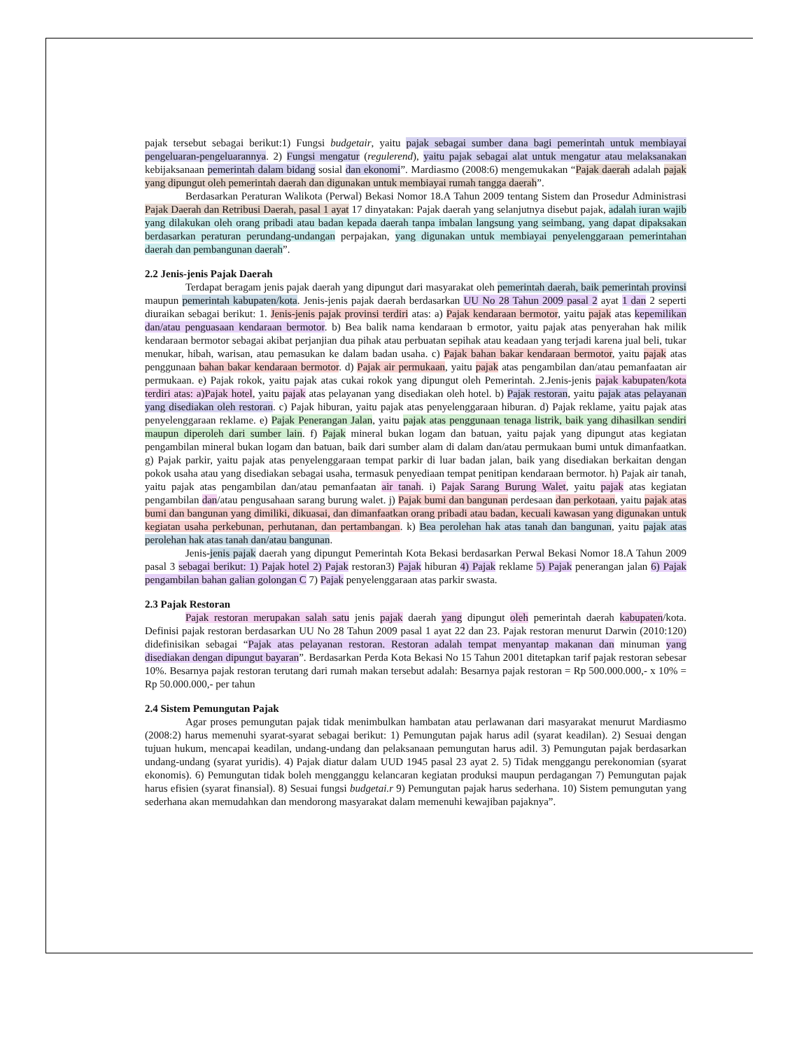pajak tersebut sebagai berikut:1) Fungsi budgetair, yaitu pajak sebagai sumber dana bagi pemerintah untuk membiayai pengeluaran-pengeluarannya. 2) Fungsi mengatur (regulerend), yaitu pajak sebagai alat untuk mengatur atau melaksanakan kebijaksanaan pemerintah dalam bidang sosial dan ekonomi”. Mardiasmo (2008:6) mengemukakan “Pajak daerah adalah pajak yang dipungut oleh pemerintah daerah dan digunakan untuk membiayai rumah tangga daerah”.
Berdasarkan Peraturan Walikota (Perwal) Bekasi Nomor 18.A Tahun 2009 tentang Sistem dan Prosedur Administrasi Pajak Daerah dan Retribusi Daerah, pasal 1 ayat 17 dinyatakan: Pajak daerah yang selanjutnya disebut pajak, adalah iuran wajib yang dilakukan oleh orang pribadi atau badan kepada daerah tanpa imbalan langsung yang seimbang, yang dapat dipaksakan berdasarkan peraturan perundang-undangan perpajakan, yang digunakan untuk membiayai penyelenggaraan pemerintahan daerah dan pembangunan daerah”.
2.2 Jenis-jenis Pajak Daerah
Terdapat beragam jenis pajak daerah yang dipungut dari masyarakat oleh pemerintah daerah, baik pemerintah provinsi maupun pemerintah kabupaten/kota. Jenis-jenis pajak daerah berdasarkan UU No 28 Tahun 2009 pasal 2 ayat 1 dan 2 seperti diuraikan sebagai berikut: 1. Jenis-jenis pajak provinsi terdiri atas: a) Pajak kendaraan bermotor, yaitu pajak atas kepemilikan dan/atau penguasaan kendaraan bermotor. b) Bea balik nama kendaraan b ermotor, yaitu pajak atas penyerahan hak milik kendaraan bermotor sebagai akibat perjanjian dua pihak atau perbuatan sepihak atau keadaan yang terjadi karena jual beli, tukar menukar, hibah, warisan, atau pemasukan ke dalam badan usaha. c) Pajak bahan bakar kendaraan bermotor, yaitu pajak atas penggunaan bahan bakar kendaraan bermotor. d) Pajak air permukaan, yaitu pajak atas pengambilan dan/atau pemanfaatan air permukaan. e) Pajak rokok, yaitu pajak atas cukai rokok yang dipungut oleh Pemerintah. 2.Jenis-jenis pajak kabupaten/kota terdiri atas: a)Pajak hotel, yaitu pajak atas pelayanan yang disediakan oleh hotel. b) Pajak restoran, yaitu pajak atas pelayanan yang disediakan oleh restoran. c) Pajak hiburan, yaitu pajak atas penyelenggaraan hiburan. d) Pajak reklame, yaitu pajak atas penyelenggaraan reklame. e) Pajak Penerangan Jalan, yaitu pajak atas penggunaan tenaga listrik, baik yang dihasilkan sendiri maupun diperoleh dari sumber lain. f) Pajak mineral bukan logam dan batuan, yaitu pajak yang dipungut atas kegiatan pengambilan mineral bukan logam dan batuan, baik dari sumber alam di dalam dan/atau permukaan bumi untuk dimanfaatkan. g) Pajak parkir, yaitu pajak atas penyelenggaraan tempat parkir di luar badan jalan, baik yang disediakan berkaitan dengan pokok usaha atau yang disediakan sebagai usaha, termasuk penyediaan tempat penitipan kendaraan bermotor. h) Pajak air tanah, yaitu pajak atas pengambilan dan/atau pemanfaatan air tanah. i) Pajak Sarang Burung Walet, yaitu pajak atas kegiatan pengambilan dan/atau pengusahaan sarang burung walet. j) Pajak bumi dan bangunan perdesaan dan perkotaan, yaitu pajak atas bumi dan bangunan yang dimiliki, dikuasai, dan dimanfaatkan orang pribadi atau badan, kecuali kawasan yang digunakan untuk kegiatan usaha perkebunan, perhutanan, dan pertambangan. k) Bea perolehan hak atas tanah dan bangunan, yaitu pajak atas perolehan hak atas tanah dan/atau bangunan.
Jenis-jenis pajak daerah yang dipungut Pemerintah Kota Bekasi berdasarkan Perwal Bekasi Nomor 18.A Tahun 2009 pasal 3 sebagai berikut: 1) Pajak hotel 2) Pajak restoran3) Pajak hiburan 4) Pajak reklame 5) Pajak penerangan jalan 6) Pajak pengambilan bahan galian golongan C 7) Pajak penyelenggaraan atas parkir swasta.
2.3 Pajak Restoran
Pajak restoran merupakan salah satu jenis pajak daerah yang dipungut oleh pemerintah daerah kabupaten/kota. Definisi pajak restoran berdasarkan UU No 28 Tahun 2009 pasal 1 ayat 22 dan 23. Pajak restoran menurut Darwin (2010:120) didefinisikan sebagai “Pajak atas pelayanan restoran. Restoran adalah tempat menyantap makanan dan minuman yang disediakan dengan dipungut bayaran”. Berdasarkan Perda Kota Bekasi No 15 Tahun 2001 ditetapkan tarif pajak restoran sebesar 10%. Besarnya pajak restoran terutang dari rumah makan tersebut adalah: Besarnya pajak restoran = Rp 500.000.000,- x 10% = Rp 50.000.000,- per tahun
2.4 Sistem Pemungutan Pajak
Agar proses pemungutan pajak tidak menimbulkan hambatan atau perlawanan dari masyarakat menurut Mardiasmo (2008:2) harus memenuhi syarat-syarat sebagai berikut: 1) Pemungutan pajak harus adil (syarat keadilan). 2) Sesuai dengan tujuan hukum, mencapai keadilan, undang-undang dan pelaksanaan pemungutan harus adil. 3) Pemungutan pajak berdasarkan undang-undang (syarat yuridis). 4) Pajak diatur dalam UUD 1945 pasal 23 ayat 2. 5) Tidak menggangu perekonomian (syarat ekonomis). 6) Pemungutan tidak boleh mengganggu kelancaran kegiatan produksi maupun perdagangan 7) Pemungutan pajak harus efisien (syarat finansial). 8) Sesuai fungsi budgetai.r 9) Pemungutan pajak harus sederhana. 10) Sistem pemungutan yang sederhana akan memudahkan dan mendorong masyarakat dalam memenuhi kewajiban pajaknya”.